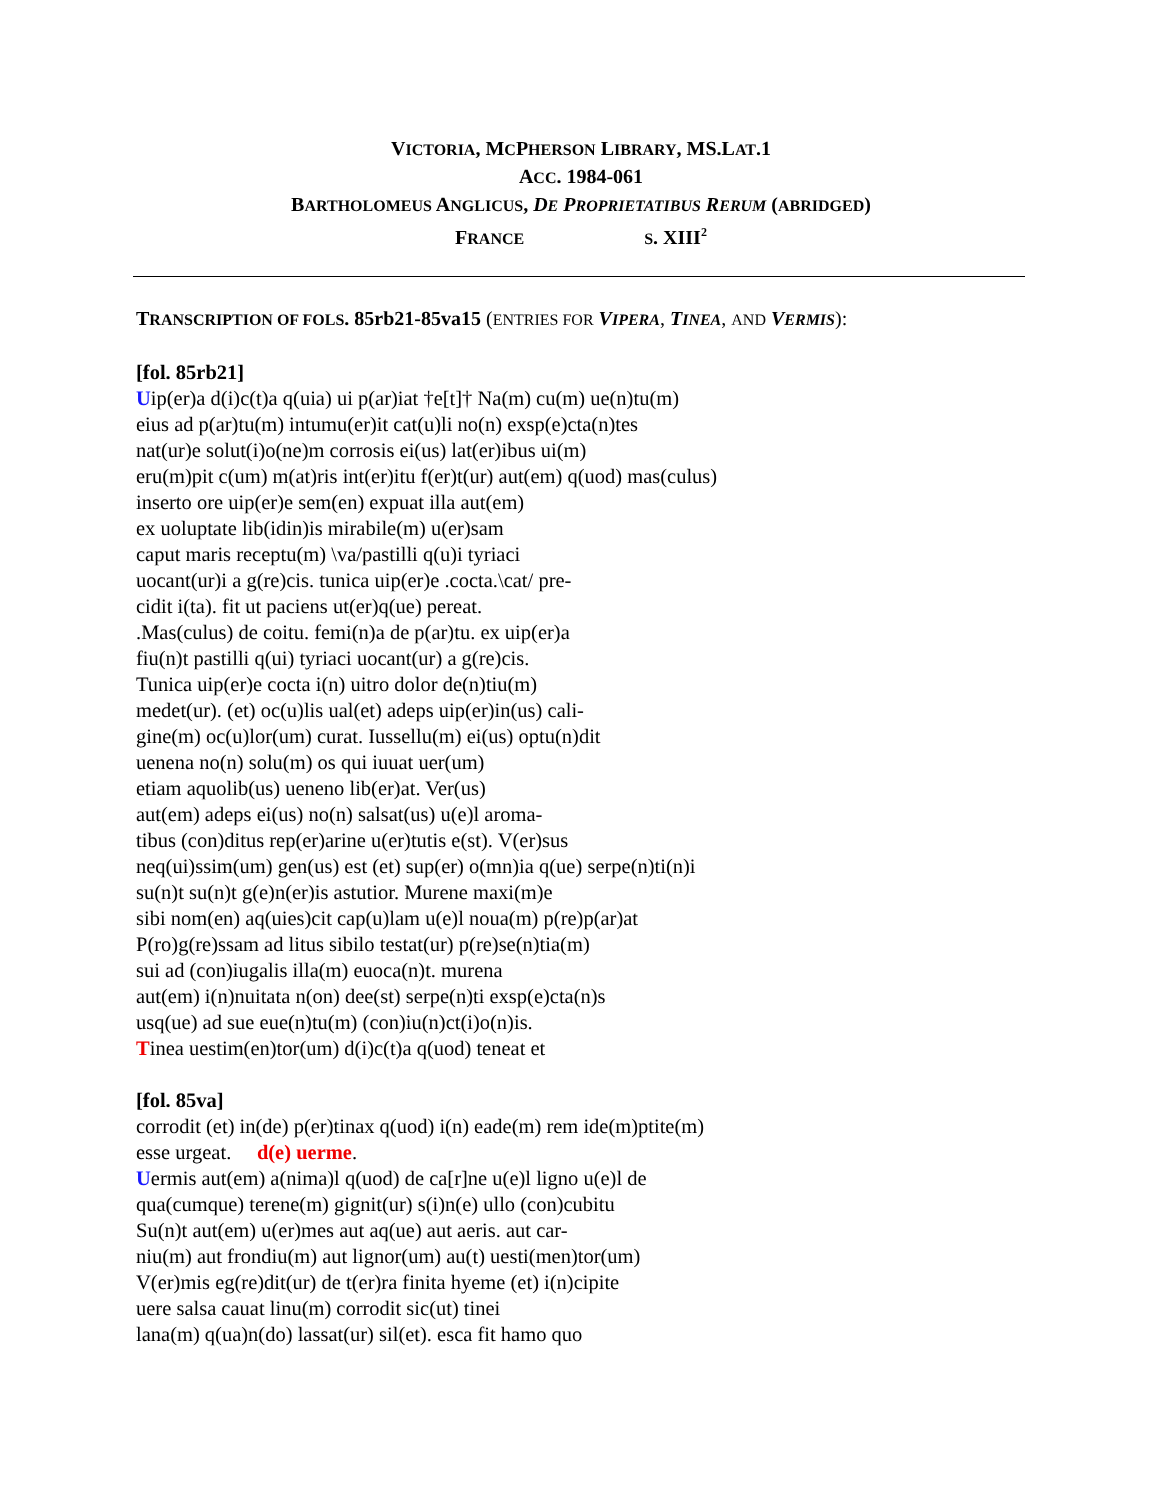VICTORIA, MCPHERSON LIBRARY, MS.LAT.1
ACC. 1984-061
BARTHOLOMEUS ANGLICUS, DE PROPRIETATIBUS RERUM (ABRIDGED)
FRANCE S. XIII<sup>2</sup>
TRANSCRIPTION OF FOLS. 85rb21-85va15 (ENTRIES FOR VIPERA, TINEA, AND VERMIS):
[fol. 85rb21]
Uip(er)a d(i)c(t)a q(uia) ui p(ar)iat †e[t]† Na(m) cu(m) ue(n)tu(m)
eius ad p(ar)tu(m) intumu(er)it cat(u)li no(n) exsp(e)cta(n)tes
nat(ur)e solut(i)o(ne)m corrosis ei(us) lat(er)ibus ui(m)
eru(m)pit c(um) m(at)ris int(er)itu f(er)t(ur) aut(em) q(uod) mas(culus)
inserto ore uip(er)e sem(en) expuat illa aut(em)
ex uoluptate lib(idin)is mirabile(m) u(er)sam
caput maris receptu(m) \va/pastilli q(u)i tyriaci
uocant(ur)i a g(re)cis. tunica uip(er)e .cocta.\cat/ pre-
cidit i(ta). fit ut paciens ut(er)q(ue) pereat.
.Mas(culus) de coitu. femi(n)a de p(ar)tu. ex uip(er)a
fiu(n)t pastilli q(ui) tyriaci uocant(ur) a g(re)cis.
Tunica uip(er)e cocta i(n) uitro dolor de(n)tiu(m)
medet(ur). (et) oc(u)lis ual(et) adeps uip(er)in(us) cali-
gine(m) oc(u)lor(um) curat. Iussellu(m) ei(us) optu(n)dit
uenena no(n) solu(m) os qui iuuat uer(um)
etiam aquolib(us) ueneno lib(er)at. Ver(us)
aut(em) adeps ei(us) no(n) salsat(us) u(e)l aroma-
tibus (con)ditus rep(er)arine u(er)tutis e(st). V(er)sus
neq(ui)ssim(um) gen(us) est (et) sup(er) o(mn)ia q(ue) serpe(n)ti(n)i
su(n)t su(n)t g(e)n(er)is astutior. Murene maxi(m)e
sibi nom(en) aq(uies)cit cap(u)lam u(e)l noua(m) p(re)p(ar)at
P(ro)g(re)ssam ad litus sibilo testat(ur) p(re)se(n)tia(m)
sui ad (con)iugalis illa(m) euoca(n)t. murena
aut(em) i(n)nuitata n(on) dee(st) serpe(n)ti exsp(e)cta(n)s
usq(ue) ad sue eue(n)tu(m) (con)iu(n)ct(i)o(n)is.
Tinea uestim(en)tor(um) d(i)c(t)a q(uod) teneat et
[fol. 85va]
corrodit (et) in(de) p(er)tinax q(uod) i(n) eade(m) rem ide(m)ptite(m)
esse urgeat. d(e) uerme.
Uermis aut(em) a(nima)l q(uod) de ca[r]ne u(e)l ligno u(e)l de
qua(cumque) terene(m) gignit(ur) s(i)n(e) ullo (con)cubitu
Su(n)t aut(em) u(er)mes aut aq(ue) aut aeris. aut car-
niu(m) aut frondiu(m) aut lignor(um) au(t) uesti(men)tor(um)
V(er)mis eg(re)dit(ur) de t(er)ra finita hyeme (et) i(n)cipite
uere salsa cauat linu(m) corrodit sic(ut) tinei
lana(m) q(ua)n(do) lassat(ur) sil(et). esca fit hamo quo